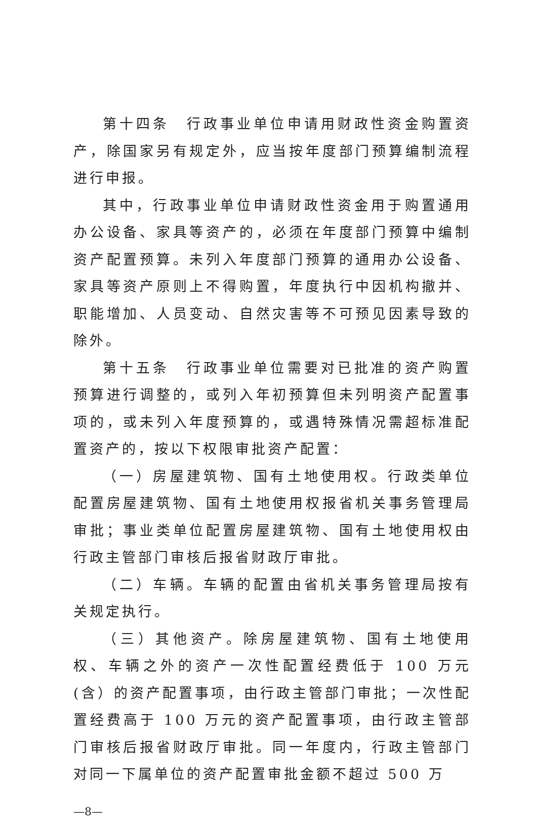第十四条　行政事业单位申请用财政性资金购置资产，除国家另有规定外，应当按年度部门预算编制流程进行申报。
其中，行政事业单位申请财政性资金用于购置通用办公设备、家具等资产的，必须在年度部门预算中编制资产配置预算。未列入年度部门预算的通用办公设备、家具等资产原则上不得购置，年度执行中因机构撤并、职能增加、人员变动、自然灾害等不可预见因素导致的除外。
第十五条　行政事业单位需要对已批准的资产购置预算进行调整的，或列入年初预算但未列明资产配置事项的，或未列入年度预算的，或遇特殊情况需超标准配置资产的，按以下权限审批资产配置：
（一）房屋建筑物、国有土地使用权。行政类单位配置房屋建筑物、国有土地使用权报省机关事务管理局审批；事业类单位配置房屋建筑物、国有土地使用权由行政主管部门审核后报省财政厅审批。
（二）车辆。车辆的配置由省机关事务管理局按有关规定执行。
（三）其他资产。除房屋建筑物、国有土地使用权、车辆之外的资产一次性配置经费低于 100 万元(含）的资产配置事项，由行政主管部门审批；一次性配置经费高于 100 万元的资产配置事项，由行政主管部门审核后报省财政厅审批。同一年度内，行政主管部门对同一下属单位的资产配置审批金额不超过 500 万
—8—